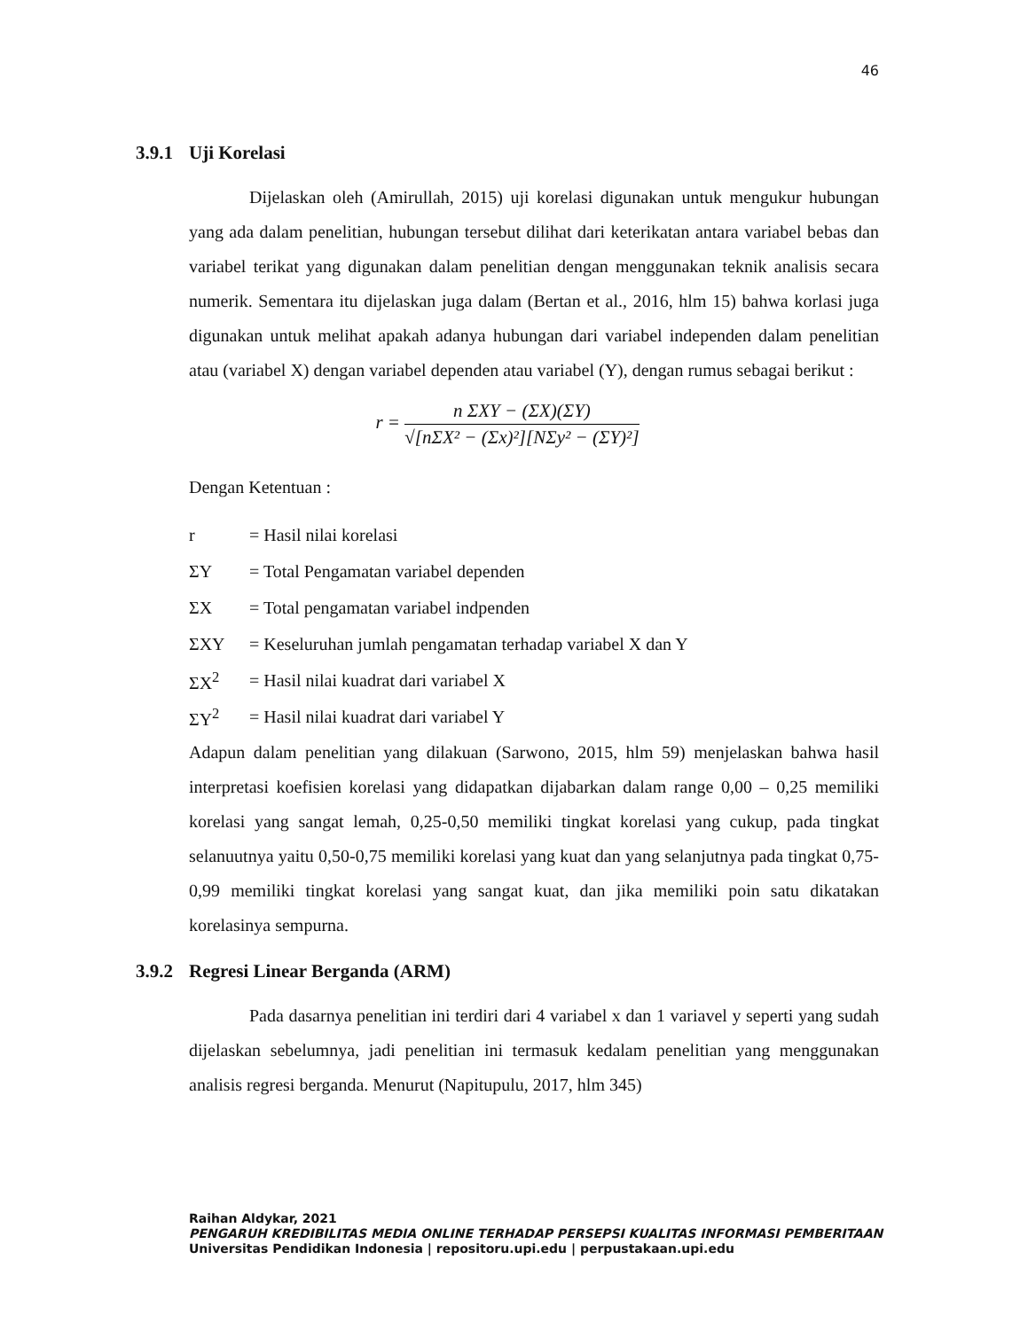46
3.9.1 Uji Korelasi
Dijelaskan oleh (Amirullah, 2015) uji korelasi digunakan untuk mengukur hubungan yang ada dalam penelitian, hubungan tersebut dilihat dari keterikatan antara variabel bebas dan variabel terikat yang digunakan dalam penelitian dengan menggunakan teknik analisis secara numerik. Sementara itu dijelaskan juga dalam (Bertan et al., 2016, hlm 15) bahwa korlasi juga digunakan untuk melihat apakah adanya hubungan dari variabel independen dalam penelitian atau (variabel X) dengan variabel dependen atau variabel (Y), dengan rumus sebagai berikut :
r =
n ΣXY − (ΣX)(ΣY)
√[nΣX² − (Σx)²][NΣy² − (ΣY)²]
Dengan Ketentuan :
| r | = Hasil nilai korelasi |
| ΣY | = Total Pengamatan variabel dependen |
| ΣX | = Total pengamatan variabel indpenden |
| ΣXY | = Keseluruhan jumlah pengamatan terhadap variabel X dan Y |
| ΣX<sup>2</sup> | = Hasil nilai kuadrat dari variabel X |
| ΣY<sup>2</sup> | = Hasil nilai kuadrat dari variabel Y |
Adapun dalam penelitian yang dilakuan (Sarwono, 2015, hlm 59) menjelaskan bahwa hasil interpretasi koefisien korelasi yang didapatkan dijabarkan dalam range 0,00 – 0,25 memiliki korelasi yang sangat lemah, 0,25-0,50 memiliki tingkat korelasi yang cukup, pada tingkat selanuutnya yaitu 0,50-0,75 memiliki korelasi yang kuat dan yang selanjutnya pada tingkat 0,75-0,99 memiliki tingkat korelasi yang sangat kuat, dan jika memiliki poin satu dikatakan korelasinya sempurna.
3.9.2 Regresi Linear Berganda (ARM)
Pada dasarnya penelitian ini terdiri dari 4 variabel x dan 1 variavel y seperti yang sudah dijelaskan sebelumnya, jadi penelitian ini termasuk kedalam penelitian yang menggunakan analisis regresi berganda. Menurut (Napitupulu, 2017, hlm 345)
Raihan Aldykar, 2021
PENGARUH KREDIBILITAS MEDIA ONLINE TERHADAP PERSEPSI KUALITAS INFORMASI PEMBERITAAN
Universitas Pendidikan Indonesia | repositoru.upi.edu | perpustakaan.upi.edu